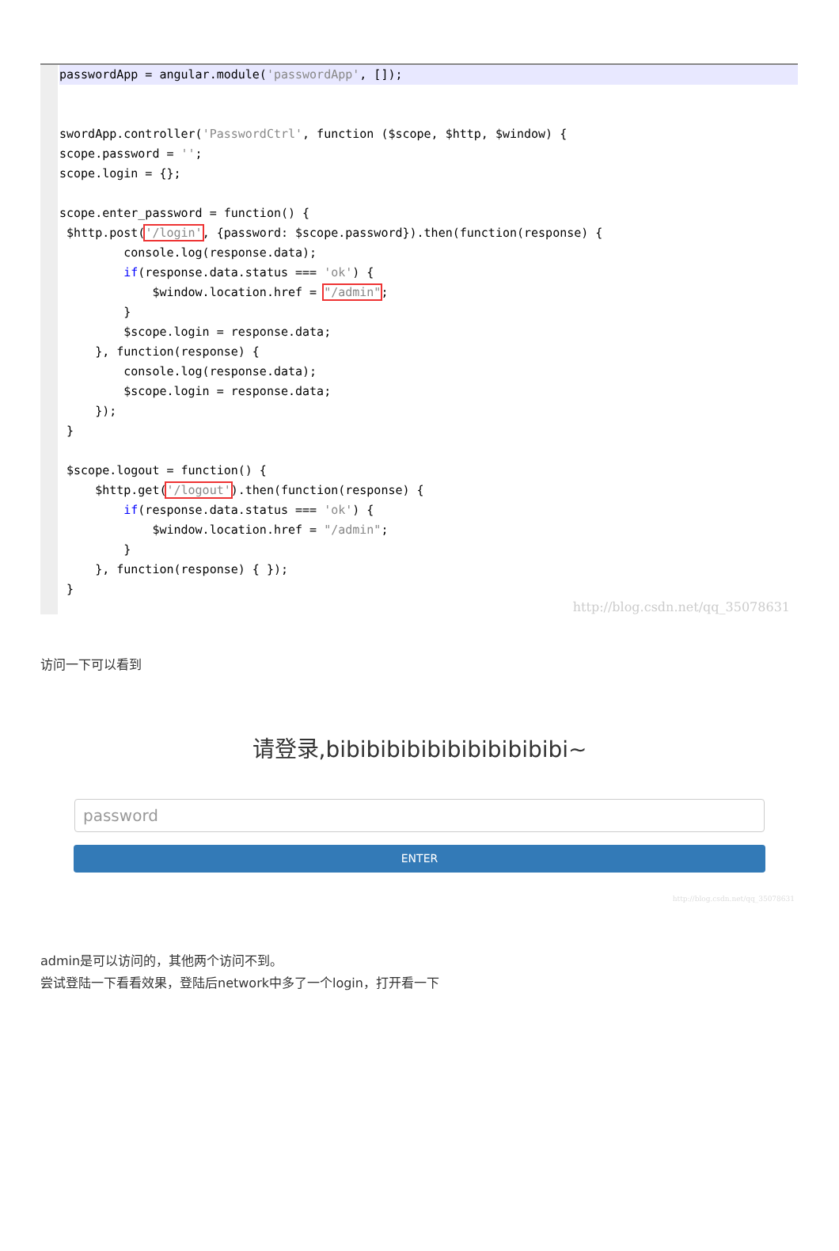passwordApp = angular.module('passwordApp', []);

swordApp.controller('PasswordCtrl', function ($scope, $http, $window) {
scope.password = '';
scope.login = {};

scope.enter_password = function() {
 $http.post('/login', {password: $scope.password}).then(function(response) {
         console.log(response.data);
         if(response.data.status === 'ok') {
             $window.location.href = "/admin";
         }
         $scope.login = response.data;
     }, function(response) {
         console.log(response.data);
         $scope.login = response.data;
     });
 }

 $scope.logout = function() {
     $http.get('/logout').then(function(response) {
         if(response.data.status === 'ok') {
             $window.location.href = "/admin";
         }
     }, function(response) { });
 }
http://blog.csdn.net/qq_35078631
访问一下可以看到
请登录,bibibibibibibibibibibibi~
password
ENTER
http://blog.csdn.net/qq_35078631
admin是可以访问的，其他两个访问不到。
尝试登陆一下看看效果，登陆后network中多了一个login，打开看一下